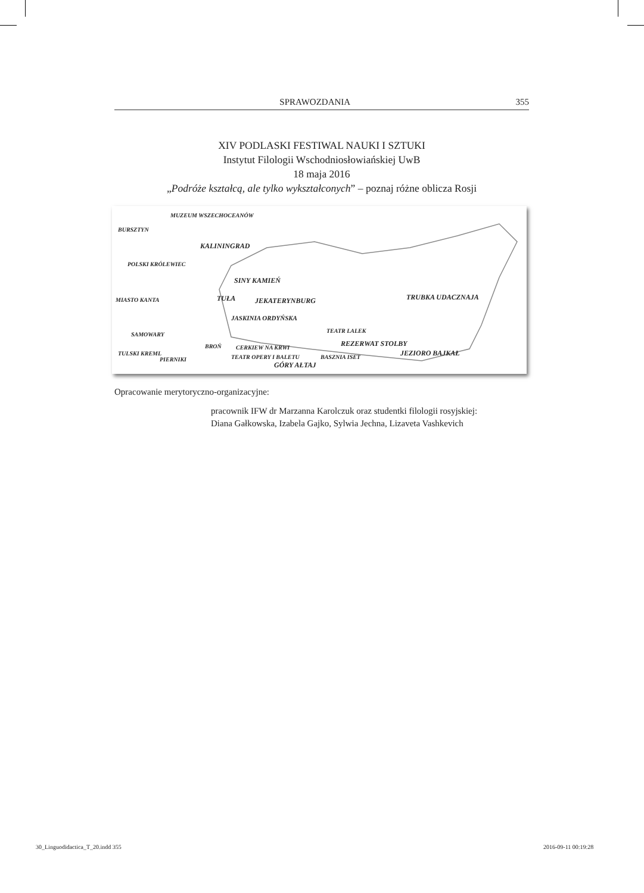SPRAWOZDANIA 355
XIV PODLASKI FESTIWAL NAUKI I SZTUKI
Instytut Filologii Wschodniosłowiańskiej UwB
18 maja 2016
„Podróże kształcą, ale tylko wykształconych” – poznaj różne oblicza Rosji
MUZEUM WSZECHOCEANÓW
BURSZTYN
KALININGRAD
POLSKI KRÓLEWIEC
SINY KAMIEŃ
MIASTO KANTA TUŁA JEKATERYNBURG TRUBKA UDACZNAJA
JASKINIA ORDYŃSKA
TEATR LALEK
SAMOWARY
REZERWAT STOLBY BROŃ CERKIEW NA KRWI
JEZIORO BAJKAŁ TULSKI KREML
PIERNIKI TEATR OPERY I BALETU BASZNIA ISET
GÓRY AŁTAJ
Opracowanie merytoryczno-organizacyjne:
pracownik IFW dr Marzanna Karolczuk oraz studentki filologii rosyjskiej:
Diana Gałkowska, Izabela Gajko, Sylwia Jechna, Lizaveta Vashkevich
30_Linguodidactica_T_20.indd 355
2016-09-11 00:19:28